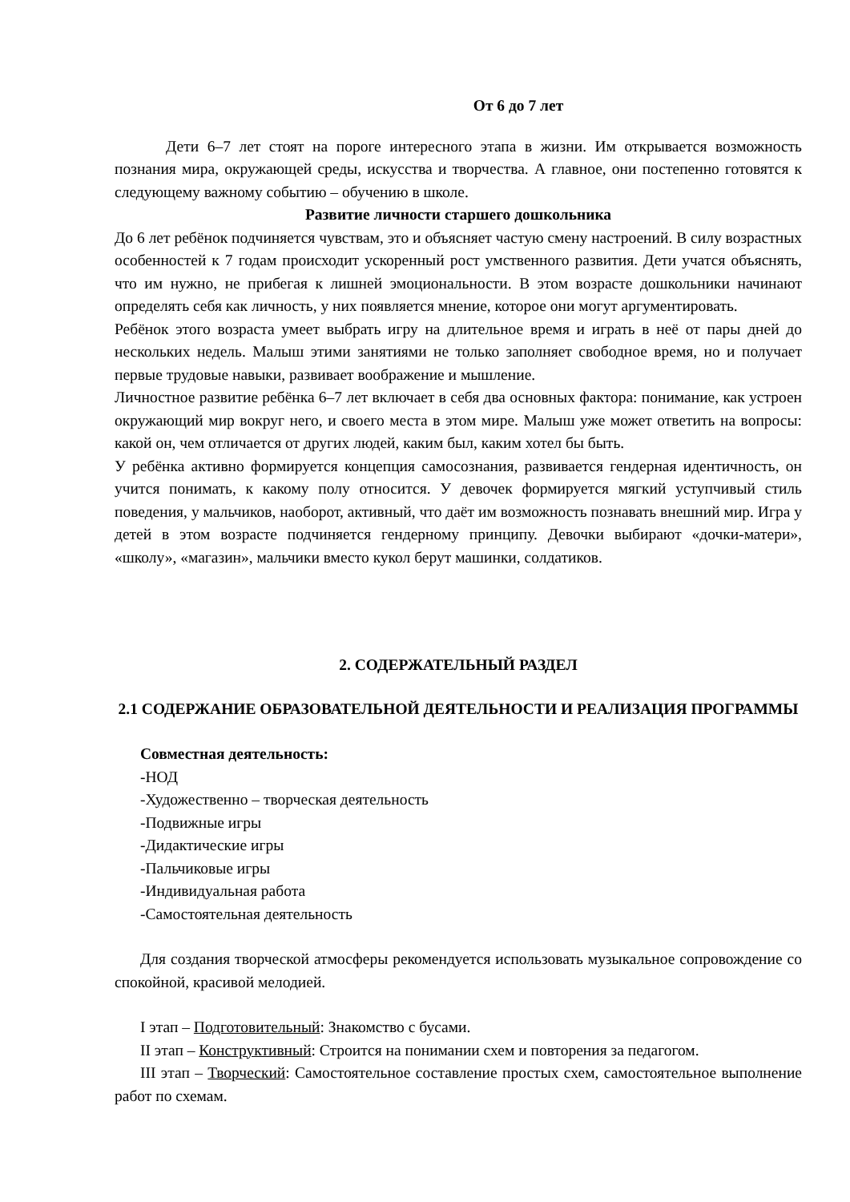От 6 до 7 лет
Дети 6–7 лет стоят на пороге интересного этапа в жизни. Им открывается возможность познания мира, окружающей среды, искусства и творчества. А главное, они постепенно готовятся к следующему важному событию – обучению в школе.
Развитие личности старшего дошкольника
До 6 лет ребёнок подчиняется чувствам, это и объясняет частую смену настроений. В силу возрастных особенностей к 7 годам происходит ускоренный рост умственного развития. Дети учатся объяснять, что им нужно, не прибегая к лишней эмоциональности. В этом возрасте дошкольники начинают определять себя как личность, у них появляется мнение, которое они могут аргументировать.
Ребёнок этого возраста умеет выбрать игру на длительное время и играть в неё от пары дней до нескольких недель. Малыш этими занятиями не только заполняет свободное время, но и получает первые трудовые навыки, развивает воображение и мышление.
Личностное развитие ребёнка 6–7 лет включает в себя два основных фактора: понимание, как устроен окружающий мир вокруг него, и своего места в этом мире. Малыш уже может ответить на вопросы: какой он, чем отличается от других людей, каким был, каким хотел бы быть.
У ребёнка активно формируется концепция самосознания, развивается гендерная идентичность, он учится понимать, к какому полу относится. У девочек формируется мягкий уступчивый стиль поведения, у мальчиков, наоборот, активный, что даёт им возможность познавать внешний мир. Игра у детей в этом возрасте подчиняется гендерному принципу. Девочки выбирают «дочки-матери», «школу», «магазин», мальчики вместо кукол берут машинки, солдатиков.
2. СОДЕРЖАТЕЛЬНЫЙ РАЗДЕЛ
2.1 СОДЕРЖАНИЕ ОБРАЗОВАТЕЛЬНОЙ ДЕЯТЕЛЬНОСТИ И РЕАЛИЗАЦИЯ ПРОГРАММЫ
Совместная деятельность:
-НОД
-Художественно – творческая деятельность
-Подвижные игры
-Дидактические игры
-Пальчиковые игры
-Индивидуальная работа
-Самостоятельная деятельность
Для создания творческой атмосферы рекомендуется использовать музыкальное сопровождение со спокойной, красивой мелодией.
I этап – Подготовительный: Знакомство с бусами.
II этап – Конструктивный: Строится на понимании схем и повторения за педагогом.
III этап – Творческий: Самостоятельное составление простых схем, самостоятельное выполнение работ по схемам.